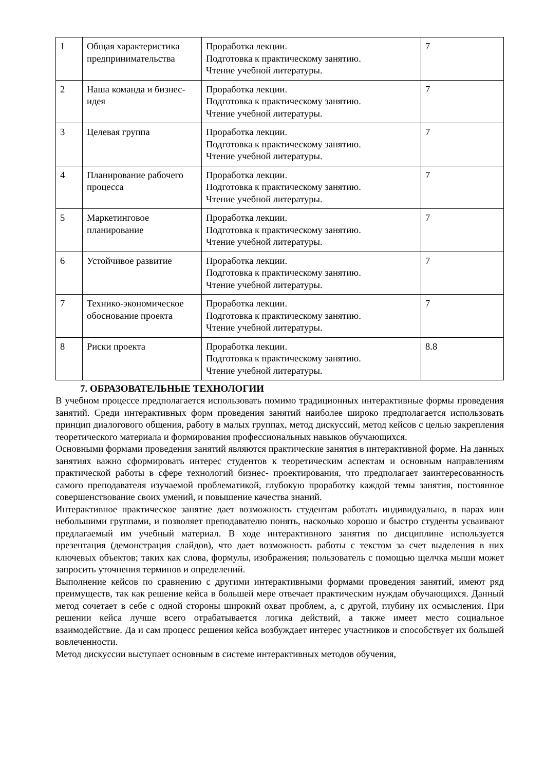| 1 | Общая характеристика предпринимательства | Проработка лекции. Подготовка к практическому занятию. Чтение учебной литературы. | 7 |
| 2 | Наша команда и бизнес-идея | Проработка лекции. Подготовка к практическому занятию. Чтение учебной литературы. | 7 |
| 3 | Целевая группа | Проработка лекции. Подготовка к практическому занятию. Чтение учебной литературы. | 7 |
| 4 | Планирование рабочего процесса | Проработка лекции. Подготовка к практическому занятию. Чтение учебной литературы. | 7 |
| 5 | Маркетинговое планирование | Проработка лекции. Подготовка к практическому занятию. Чтение учебной литературы. | 7 |
| 6 | Устойчивое развитие | Проработка лекции. Подготовка к практическому занятию. Чтение учебной литературы. | 7 |
| 7 | Технико-экономическое обоснование проекта | Проработка лекции. Подготовка к практическому занятию. Чтение учебной литературы. | 7 |
| 8 | Риски проекта | Проработка лекции. Подготовка к практическому занятию. Чтение учебной литературы. | 8.8 |
7. ОБРАЗОВАТЕЛЬНЫЕ ТЕХНОЛОГИИ
В учебном процессе предполагается использовать помимо традиционных интерактивные формы проведения занятий. Среди интерактивных форм проведения занятий наиболее широко предполагается использовать принцип диалогового общения, работу в малых группах, метод дискуссий, метод кейсов с целью закрепления теоретического материала и формирования профессиональных навыков обучающихся.
Основными формами проведения занятий являются практические занятия в интерактивной форме. На данных занятиях важно сформировать интерес студентов к теоретическим аспектам и основным направлениям практической работы в сфере технологий бизнес- проектирования, что предполагает заинтересованность самого преподавателя изучаемой проблематикой, глубокую проработку каждой темы занятия, постоянное совершенствование своих умений, и повышение качества знаний.
Интерактивное практическое занятие дает возможность студентам работать индивидуально, в парах или небольшими группами, и позволяет преподавателю понять, насколько хорошо и быстро студенты усваивают предлагаемый им учебный материал. В ходе интерактивного занятия по дисциплине используется презентация (демонстрация слайдов), что дает возможность работы с текстом за счет выделения в них ключевых объектов; таких как слова, формулы, изображения; пользователь с помощью щелчка мыши может запросить уточнения терминов и определений.
Выполнение кейсов по сравнению с другими интерактивными формами проведения занятий, имеют ряд преимуществ, так как решение кейса в большей мере отвечает практическим нуждам обучающихся. Данный метод сочетает в себе с одной стороны широкий охват проблем, а, с другой, глубину их осмысления. При решении кейса лучше всего отрабатывается логика действий, а также имеет место социальное взаимодействие. Да и сам процесс решения кейса возбуждает интерес участников и способствует их большей вовлеченности.
Метод дискуссии выступает основным в системе интерактивных методов обучения,